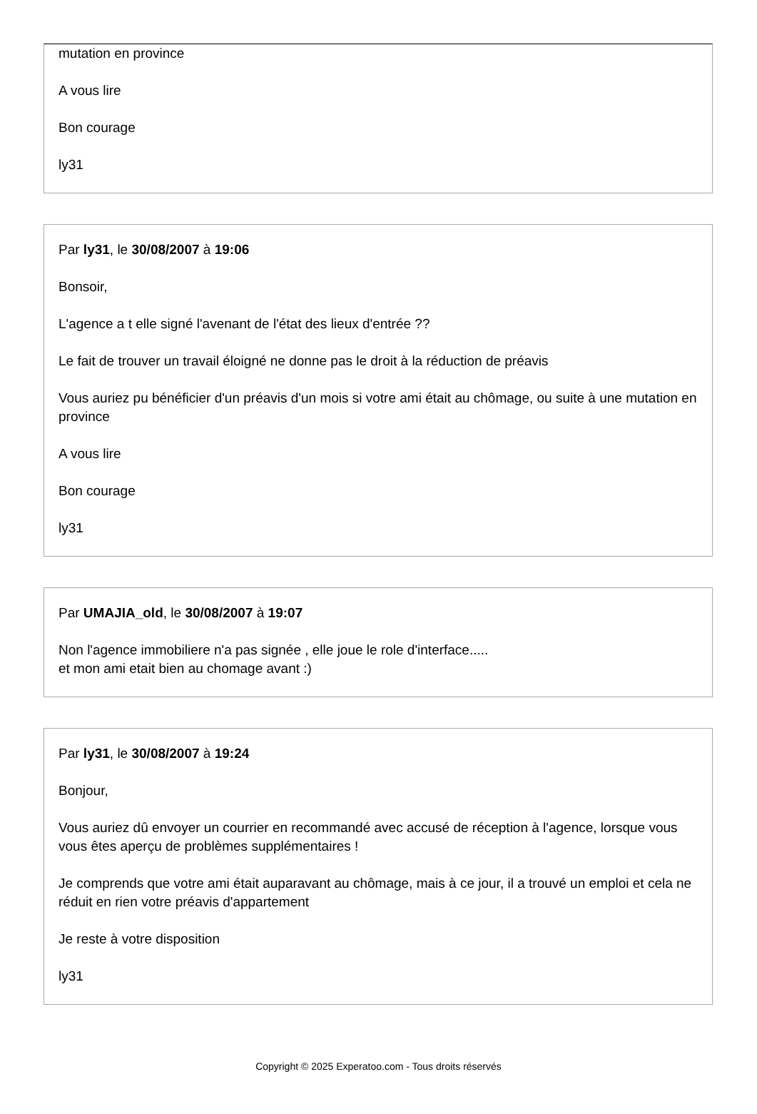mutation en province
A vous lire
Bon courage
ly31
Par ly31, le 30/08/2007 à 19:06
Bonsoir,
L'agence a t elle signé l'avenant de l'état des lieux d'entrée ??
Le fait de trouver un travail éloigné ne donne pas le droit à la réduction de préavis
Vous auriez pu bénéficier d'un préavis d'un mois si votre ami était au chômage, ou suite à une mutation en province
A vous lire
Bon courage
ly31
Par UMAJIA_old, le 30/08/2007 à 19:07
Non l'agence immobiliere n'a pas signée , elle joue le role d'interface.....
et mon ami etait bien au chomage avant :)
Par ly31, le 30/08/2007 à 19:24
Bonjour,
Vous auriez dû envoyer un courrier en recommandé avec accusé de réception à l'agence, lorsque vous vous êtes aperçu de problèmes supplémentaires !
Je comprends que votre ami était auparavant au chômage, mais à ce jour, il a trouvé un emploi et cela ne réduit en rien votre préavis d'appartement
Je reste à votre disposition
ly31
Copyright © 2025 Experatoo.com - Tous droits réservés